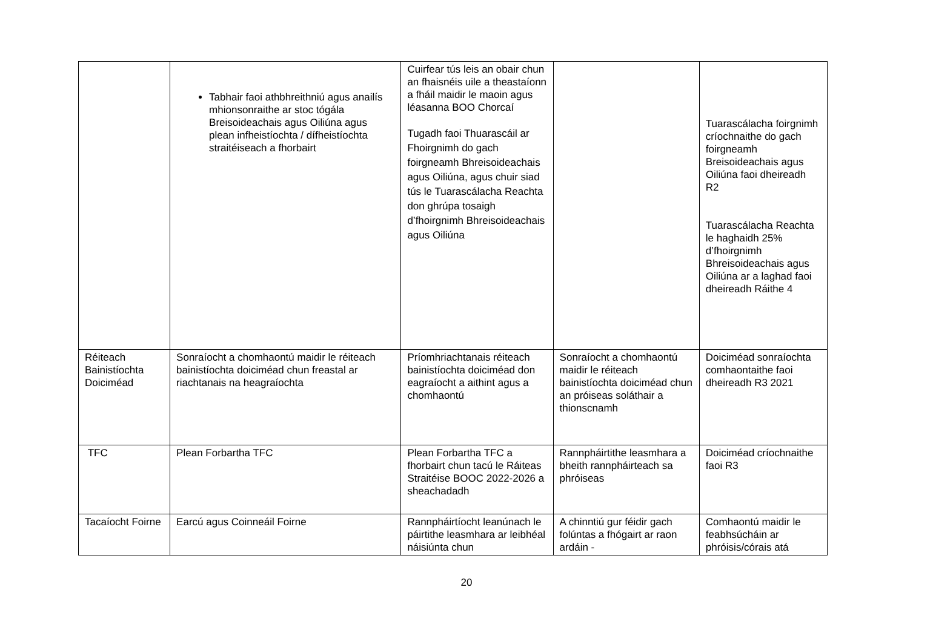| | Tabhair faoi athbhreithniú agus anailís mhionsonraithe ar stoc tógála Breisoideachais agus Oiliúna agus plean infheistíochta / dífheistíochta straitéiseach a fhorbairt | Cuirfear tús leis an obair chun an fhaisnéis uile a theastaíonn a fháil maidir le maoin agus léasanna BOO Chorcaí Tugadh faoi Thuarascáil ar Fhoirgnimh do gach foirgneamh Bhreisoideachais agus Oiliúna, agus chuir siad tús le Tuarascálacha Reachta don ghrúpa tosaigh d’fhoirgnimh Bhreisoideachais agus Oiliúna | | Tuarascálacha foirgnimh críochnaithe do gach foirgneamh Breisoideachais agus Oiliúna faoi dheireadh R2 Tuarascálacha Reachta le haghaidh 25% d’fhoirgnimh Bhreisoideachais agus Oiliúna ar a laghad faoi dheireadh Ráithe 4 |
| Réiteach Bainistíochta Doiciméad | Sonraíocht a chomhaontú maidir le réiteach bainistíochta doiciméad chun freastal ar riachtanais na heagraíochta | Príomhriachtanais réiteach bainistíochta doiciméad don eagraíocht a aithint agus a chomhaontú | Sonraíocht a chomhaontú maidir le réiteach bainistíochta doiciméad chun an próiseas soláthair a thionscnamh | Doiciméad sonraíochta comhaontaithe faoi dheireadh R3 2021 |
| TFC | Plean Forbartha TFC | Plean Forbartha TFC a fhorbairt chun tacú le Ráiteas Straitéise BOOC 2022-2026 a sheachadadh | Rannpháirtithe leasmhara a bheith rannpháirteach sa phróiseas | Doiciméad críochnaithe faoi R3 |
| Tacaíocht Foirne | Earcú agus Coinneáil Foirne | Rannpháirtíocht leanúnach le páirtithe leasmhara ar leibhéal náisiúnta chun | A chinntiú gur féidir gach folúntas a fhógairt ar raon ardáin - | Comhaontú maidir le feabhsúcháin ar phróisis/córais atá |
20